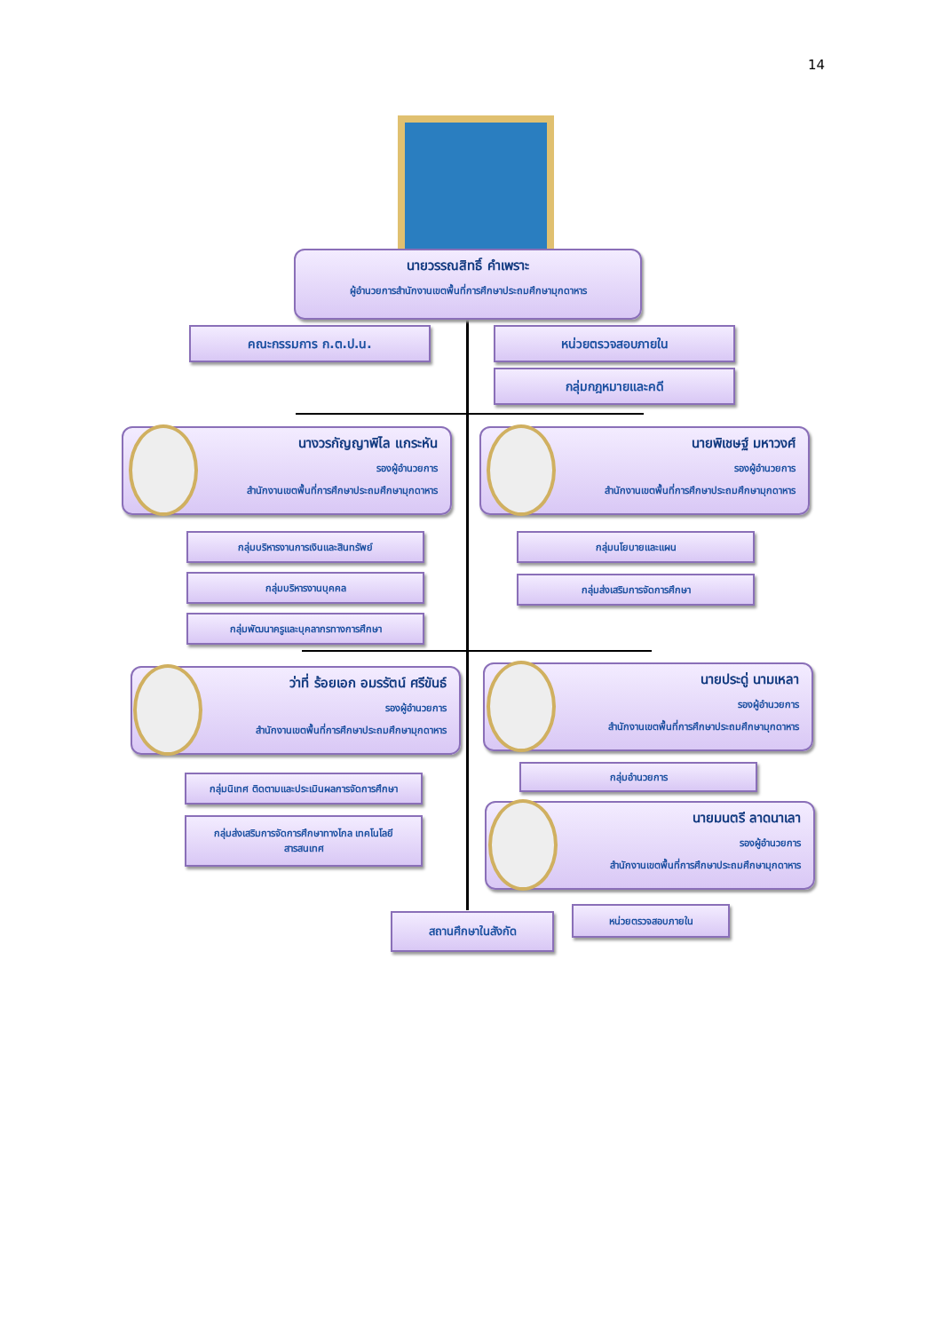14
นายวรรณสิทธิ์ คำเพราะ
ผู้อำนวยการสำนักงานเขตพื้นที่การศึกษาประถมศึกษามุกดาหาร
คณะกรรมการ ก.ต.ป.น. หน่วยตรวจสอบภายใน
กลุ่มกฎหมายและคดี
นางวรกัญญาพิไล แกระหัน
รองผู้อำนวยการ
สำนักงานเขตพื้นที่การศึกษาประถมศึกษามุกดาหาร
กลุ่มบริหารงานการเงินและสินทรัพย์
กลุ่มบริหารงานบุคคล
กลุ่มพัฒนาครูและบุคลากรทางการศึกษา
นายพิเชษฐ์ มหาวงศ์
รองผู้อำนวยการ
สำนักงานเขตพื้นที่การศึกษาประถมศึกษามุกดาหาร
กลุ่มนโยบายและแผน
กลุ่มส่งเสริมการจัดการศึกษา
ว่าที่ ร้อยเอก อมรรัตน์ ศรีขันธ์
รองผู้อำนวยการ
สำนักงานเขตพื้นที่การศึกษาประถมศึกษามุกดาหาร
กลุ่มนิเทศ ติดตามและประเมินผลการจัดการศึกษา
กลุ่มส่งเสริมการจัดการศึกษาทางไกล เทคโนโลยี
สารสนเทศ
นายประดู่ นามเหลา
รองผู้อำนวยการ
สำนักงานเขตพื้นที่การศึกษาประถมศึกษามุกดาหาร
กลุ่มอำนวยการ
นายมนตรี ลาดนาเลา
รองผู้อำนวยการ
สำนักงานเขตพื้นที่การศึกษาประถมศึกษามุกดาหาร
สถานศึกษาในสังกัด
หน่วยตรวจสอบภายใน